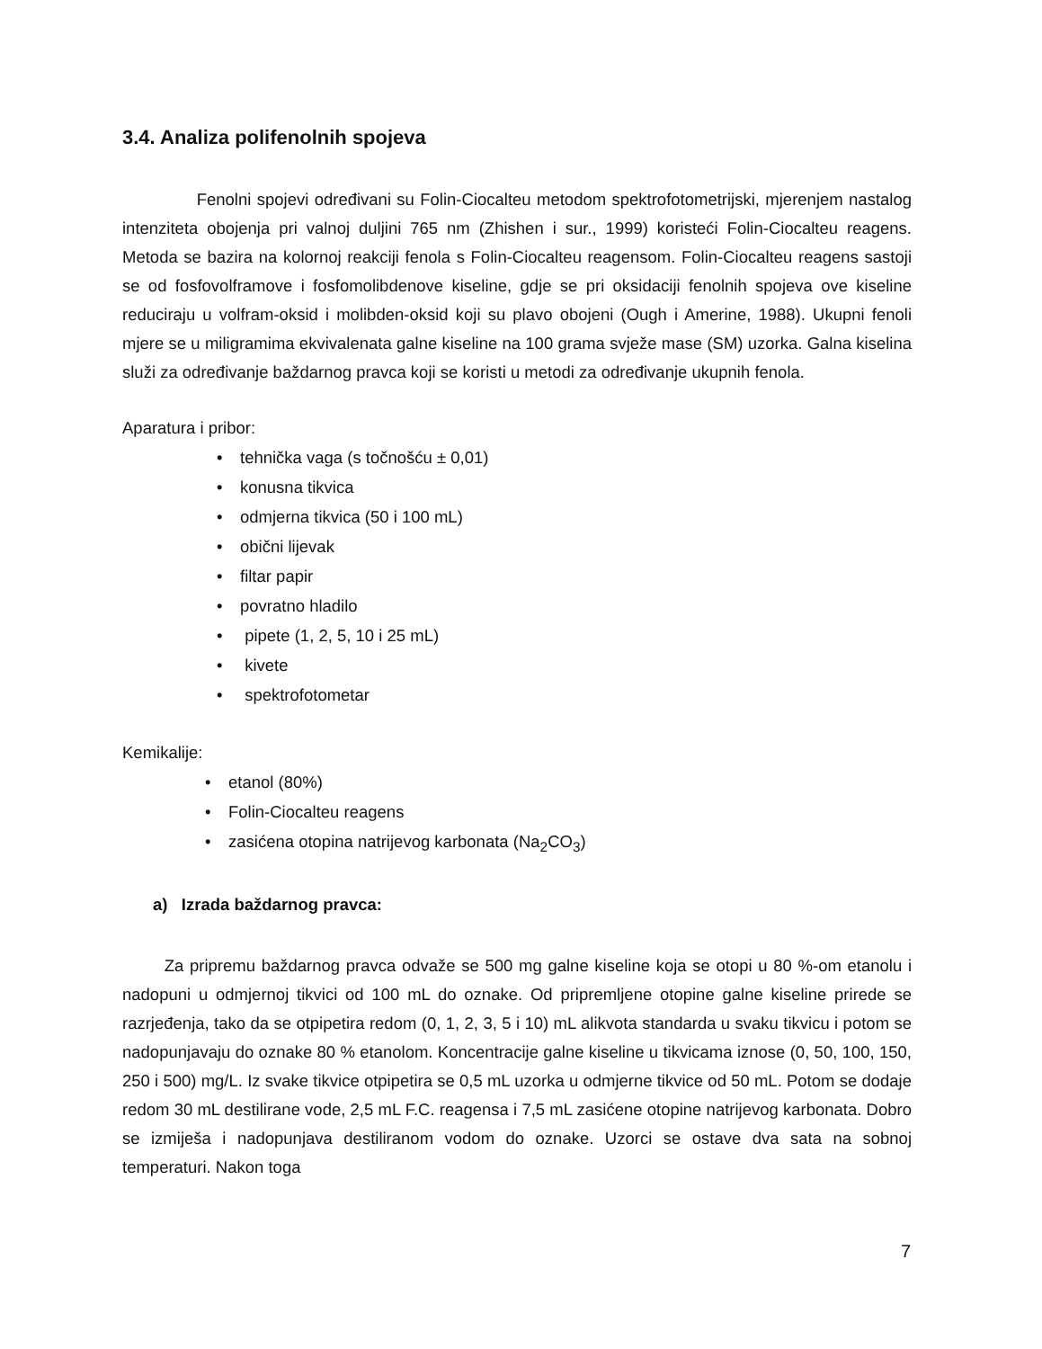3.4. Analiza polifenolnih spojeva
Fenolni spojevi određivani su Folin-Ciocalteu metodom spektrofotometrijski, mjerenjem nastalog intenziteta obojenja pri valnoj duljini 765 nm (Zhishen i sur., 1999) koristeći Folin-Ciocalteu reagens. Metoda se bazira na kolornoj reakciji fenola s Folin-Ciocalteu reagensom. Folin-Ciocalteu reagens sastoji se od fosfovolframove i fosfomolibdenove kiseline, gdje se pri oksidaciji fenolnih spojeva ove kiseline reduciraju u volfram-oksid i molibden-oksid koji su plavo obojeni (Ough i Amerine, 1988). Ukupni fenoli mjere se u miligramima ekvivalenata galne kiseline na 100 grama svježe mase (SM) uzorka. Galna kiselina služi za određivanje baždarnog pravca koji se koristi u metodi za određivanje ukupnih fenola.
Aparatura i pribor:
• tehnička vaga (s točnošću ± 0,01)
• konusna tikvica
• odmjerna tikvica (50 i 100 mL)
• obični lijevak
• filtar papir
• povratno hladilo
• pipete (1, 2, 5, 10 i 25 mL)
• kivete
• spektrofotometar
Kemikalije:
• etanol (80%)
• Folin-Ciocalteu reagens
• zasićena otopina natrijevog karbonata (Na<sub>2</sub>CO<sub>3</sub>)
a) Izrada baždarnog pravca:
Za pripremu baždarnog pravca odvaže se 500 mg galne kiseline koja se otopi u 80 %-om etanolu i nadopuni u odmjernoj tikvici od 100 mL do oznake. Od pripremljene otopine galne kiseline prirede se razrjeđenja, tako da se otpipetira redom (0, 1, 2, 3, 5 i 10) mL alikvota standarda u svaku tikvicu i potom se nadopunjavaju do oznake 80 % etanolom. Koncentracije galne kiseline u tikvicama iznose (0, 50, 100, 150, 250 i 500) mg/L. Iz svake tikvice otpipetira se 0,5 mL uzorka u odmjerne tikvice od 50 mL. Potom se dodaje redom 30 mL destilirane vode, 2,5 mL F.C. reagensa i 7,5 mL zasićene otopine natrijevog karbonata. Dobro se izmiješa i nadopunjava destiliranom vodom do oznake. Uzorci se ostave dva sata na sobnoj temperaturi. Nakon toga
7